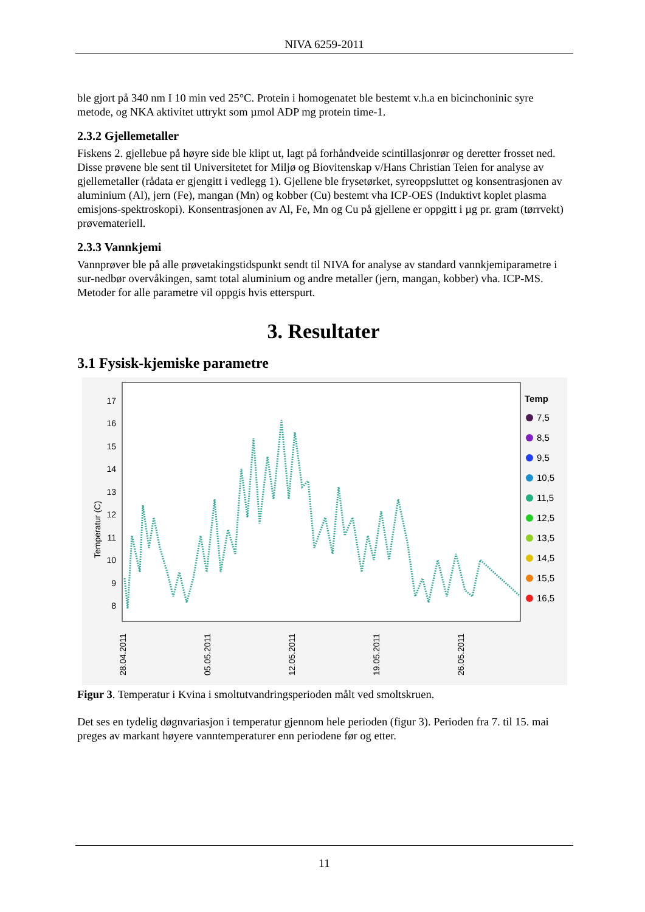NIVA 6259-2011
ble gjort på 340 nm I 10 min ved 25°C. Protein i homogenatet ble bestemt v.h.a en bicinchoninic syre metode, og NKA aktivitet uttrykt som µmol ADP mg protein time-1.
2.3.2 Gjellemetaller
Fiskens 2. gjellebue på høyre side ble klipt ut, lagt på forhåndveide scintillasjonrør og deretter frosset ned. Disse prøvene ble sent til Universitetet for Miljø og Biovitenskap v/Hans Christian Teien for analyse av gjellemetaller (rådata er gjengitt i vedlegg 1). Gjellene ble frysetørket, syreoppsluttet og konsentrasjonen av aluminium (Al), jern (Fe), mangan (Mn) og kobber (Cu) bestemt vha ICP-OES (Induktivt koplet plasma emisjons-spektroskopi). Konsentrasjonen av Al, Fe, Mn og Cu på gjellene er oppgitt i µg pr. gram (tørrvekt) prøvemateriell.
2.3.3 Vannkjemi
Vannprøver ble på alle prøvetakingstidspunkt sendt til NIVA for analyse av standard vannkjemiparametre i sur-nedbør overvåkingen, samt total aluminium og andre metaller (jern, mangan, kobber) vha. ICP-MS. Metoder for alle parametre vil oppgis hvis etterspurt.
3. Resultater
3.1 Fysisk-kjemiske parametre
17
16
15
14
13
12
11
10
9
8
Temperatur (C)
28.04.2011
05.05.2011
12.05.2011
19.05.2011
26.05.2011
Temp
7,5
8,5
9,5
10,5
11,5
12,5
13,5
14,5
15,5
16,5
Figur 3. Temperatur i Kvina i smoltutvandringsperioden målt ved smoltskruen.
Det ses en tydelig døgnvariasjon i temperatur gjennom hele perioden (figur 3). Perioden fra 7. til 15. mai preges av markant høyere vanntemperaturer enn periodene før og etter.
11